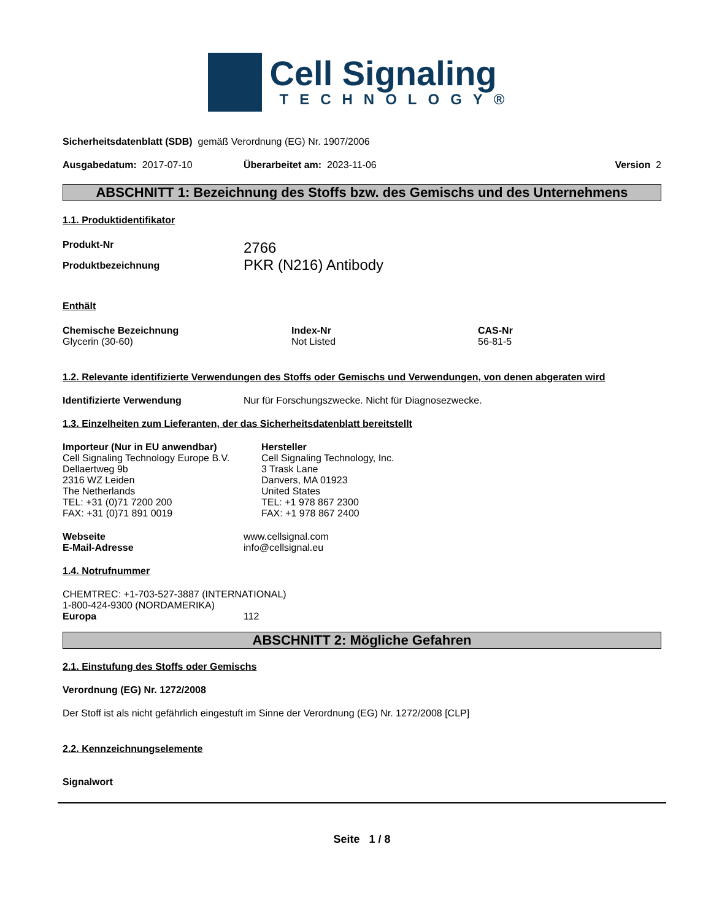Cell Signaling
TECHNOLOGY®
Sicherheitsdatenblatt (SDB) gemäß Verordnung (EG) Nr. 1907/2006
Ausgabedatum: 2017-07-10 Überarbeitet am: 2023-11-06 Version 2
ABSCHNITT 1: Bezeichnung des Stoffs bzw. des Gemischs und des Unternehmens
1.1. Produktidentifikator
Produkt-Nr
2766
Produktbezeichnung
PKR (N216) Antibody
Enthält
Chemische Bezeichnung
Glycerin (30-60)
Index-Nr
Not Listed
CAS-Nr
56-81-5
1.2. Relevante identifizierte Verwendungen des Stoffs oder Gemischs und Verwendungen, von denen abgeraten wird
Identifizierte Verwendung Nur für Forschungszwecke. Nicht für Diagnosezwecke.
1.3. Einzelheiten zum Lieferanten, der das Sicherheitsdatenblatt bereitstellt
Importeur (Nur in EU anwendbar)
Cell Signaling Technology Europe B.V.
Dellaertweg 9b
2316 WZ Leiden
The Netherlands
TEL: +31 (0)71 7200 200
FAX: +31 (0)71 891 0019
Hersteller
Cell Signaling Technology, Inc.
3 Trask Lane
Danvers, MA 01923
United States
TEL: +1 978 867 2300
FAX: +1 978 867 2400
Webseite
E-Mail-Adresse
www.cellsignal.com
info@cellsignal.eu
1.4. Notrufnummer
CHEMTREC: +1-703-527-3887 (INTERNATIONAL)
1-800-424-9300 (NORDAMERIKA)
Europa 112
ABSCHNITT 2: Mögliche Gefahren
2.1. Einstufung des Stoffs oder Gemischs
Verordnung (EG) Nr. 1272/2008
Der Stoff ist als nicht gefährlich eingestuft im Sinne der Verordnung (EG) Nr. 1272/2008 [CLP]
2.2. Kennzeichnungselemente
Signalwort
Seite 1 / 8